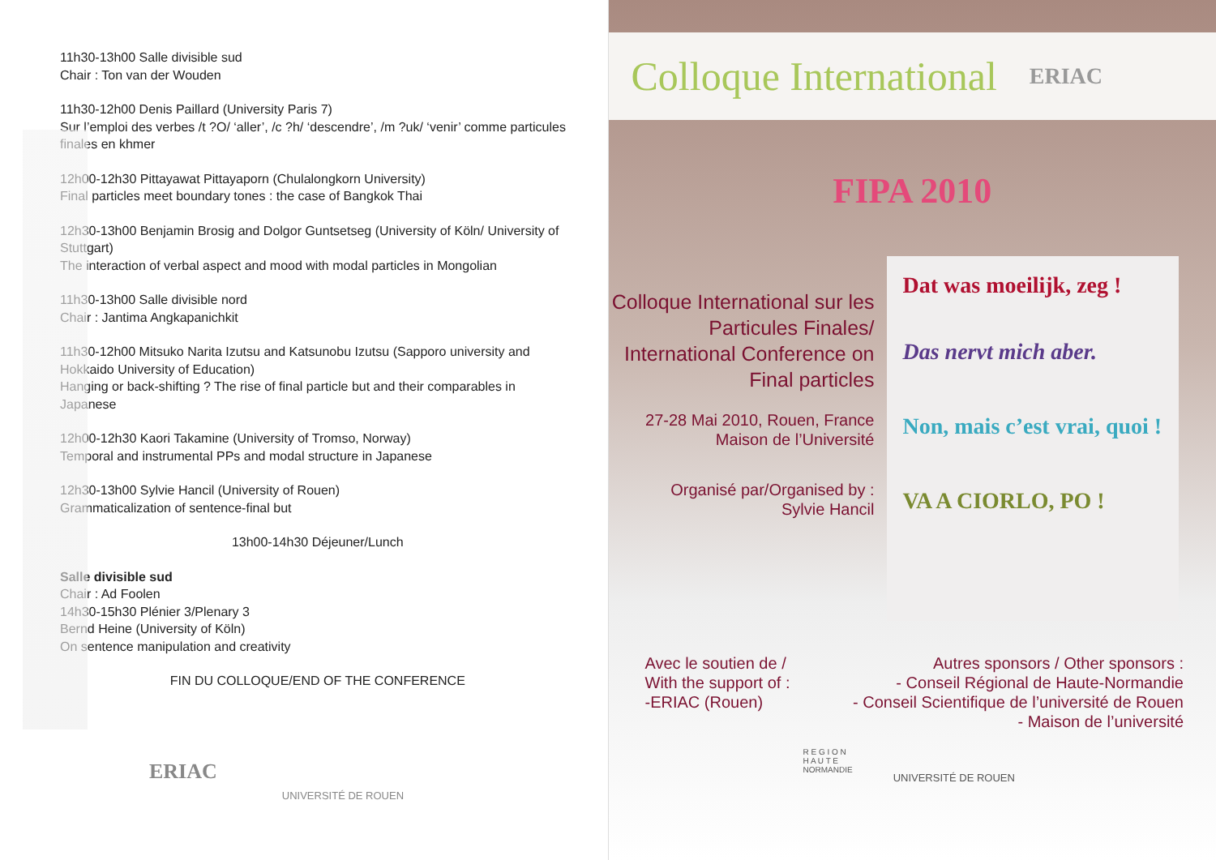11h30-13h00 Salle divisible sud
Chair : Ton van der Wouden
11h30-12h00 Denis Paillard (University Paris 7)
Sur l’emploi des verbes /t ?O/ ‘aller’, /c ?h/ ‘descendre’, /m ?uk/ ‘venir’ comme particules finales en khmer
12h00-12h30 Pittayawat Pittayaporn (Chulalongkorn University)
Final particles meet boundary tones : the case of Bangkok Thai
12h30-13h00 Benjamin Brosig and Dolgor Guntsetseg (University of Köln/ University of Stuttgart)
The interaction of verbal aspect and mood with modal particles in Mongolian
11h30-13h00 Salle divisible nord
Chair : Jantima Angkapanichkit
11h30-12h00 Mitsuko Narita Izutsu and Katsunobu Izutsu (Sapporo university and Hokkaido University of Education)
Hanging or back-shifting ? The rise of final particle but and their comparables in Japanese
12h00-12h30 Kaori Takamine (University of Tromso, Norway)
Temporal and instrumental PPs and modal structure in Japanese
12h30-13h00 Sylvie Hancil (University of Rouen)
Grammaticalization of sentence-final but
13h00-14h30 Déjeuner/Lunch
Salle divisible sud
Chair : Ad Foolen
14h30-15h30 Plénier 3/Plenary 3
Bernd Heine (University of Köln)
On sentence manipulation and creativity
FIN DU COLLOQUE/END OF THE CONFERENCE
ERIAC UNIVERSITÉ DE ROUEN
Colloque International ERIAC
FIPA 2010
Colloque International sur les Particules Finales/ International Conference on Final particles
27-28 Mai 2010, Rouen, France
Maison de l’Université
Organisé par/Organised by :
Sylvie Hancil
Dat was moeilijk, zeg !
Das nervt mich aber.
Non, mais c’est vrai, quoi !
VA A CIORLO, PO !
Avec le soutien de /
With the support of :
-ERIAC (Rouen)
Autres sponsors / Other sponsors :
- Conseil Régional de Haute-Normandie
- Conseil Scientifique de l’université de Rouen
- Maison de l’université
R E G I O N
H A U T E
NORMANDIE UNIVERSITÉ DE ROUEN